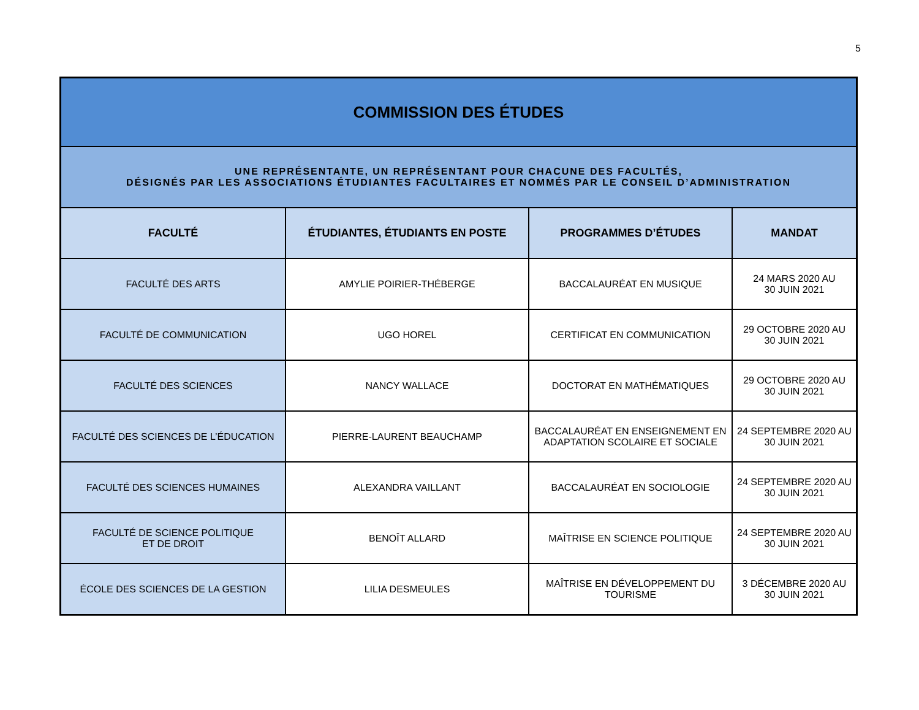5
| COMMISSION DES ÉTUDES | | | |
| UNE REPRÉSENTANTE, UN REPRÉSENTANT POUR CHACUNE DES FACULTÉS, DÉSIGNÉS PAR LES ASSOCIATIONS ÉTUDIANTES FACULTAIRES ET NOMMÉS PAR LE CONSEIL D’ADMINISTRATION | | | |
| FACULTÉ | ÉTUDIANTES, ÉTUDIANTS EN POSTE | PROGRAMMES D’ÉTUDES | MANDAT |
| FACULTÉ DES ARTS | AMYLIE POIRIER-THÉBERGE | BACCALAURÉAT EN MUSIQUE | 24 MARS 2020 AU 30 JUIN 2021 |
| FACULTÉ DE COMMUNICATION | UGO HOREL | CERTIFICAT EN COMMUNICATION | 29 OCTOBRE 2020 AU 30 JUIN 2021 |
| FACULTÉ DES SCIENCES | NANCY WALLACE | DOCTORAT EN MATHÉMATIQUES | 29 OCTOBRE 2020 AU 30 JUIN 2021 |
| FACULTÉ DES SCIENCES DE L’ÉDUCATION | PIERRE-LAURENT BEAUCHAMP | BACCALAURÉAT EN ENSEIGNEMENT EN ADAPTATION SCOLAIRE ET SOCIALE | 24 SEPTEMBRE 2020 AU 30 JUIN 2021 |
| FACULTÉ DES SCIENCES HUMAINES | ALEXANDRA VAILLANT | BACCALAURÉAT EN SOCIOLOGIE | 24 SEPTEMBRE 2020 AU 30 JUIN 2021 |
| FACULTÉ DE SCIENCE POLITIQUE ET DE DROIT | BENOÎT ALLARD | MAÎTRISE EN SCIENCE POLITIQUE | 24 SEPTEMBRE 2020 AU 30 JUIN 2021 |
| ÉCOLE DES SCIENCES DE LA GESTION | LILIA DESMEULES | MAÎTRISE EN DÉVELOPPEMENT DU TOURISME | 3 DÉCEMBRE 2020 AU 30 JUIN 2021 |